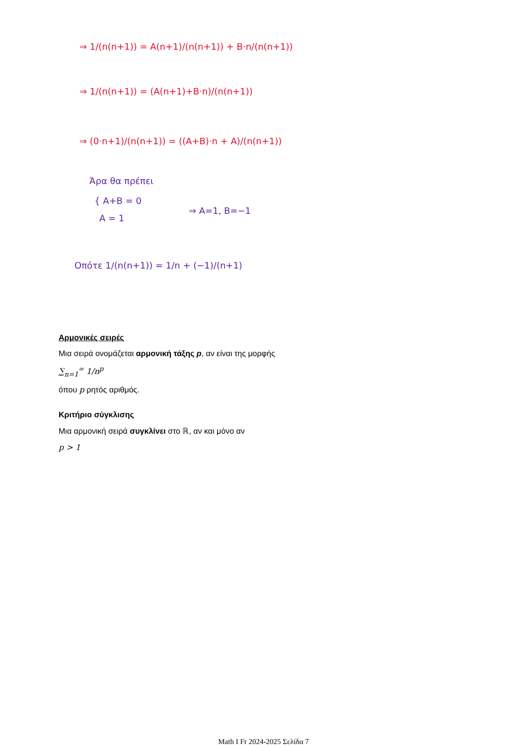⇒ 1/(n(n+1)) = A(n+1)/(n(n+1)) + B·n/(n(n+1))
⇒ 1/(n(n+1)) = (A(n+1)+B·n)/(n(n+1))
⇒ (0·n+1)/(n(n+1)) = ((A+B)·n + A)/(n(n+1))
Άρα θα πρέπει
{ A+B = 0
A = 1
⇒ A=1, B=−1
Οπότε 1/(n(n+1)) = 1/n + (−1)/(n+1)
Αρμονικές σειρές
Μια σειρά ονομάζεται αρμονική τάξης p, αν είναι της μορφής
∑<sub>n=1</sub><sup>∞</sup> 1/n<sup>p</sup>
όπου p ρητός αριθμός.
Κριτήριο σύγκλισης
Μια αρμονική σειρά συγκλίνει στο ℝ, αν και μόνο αν
p > 1
Math I Fr 2024-2025 Σελίδα 7